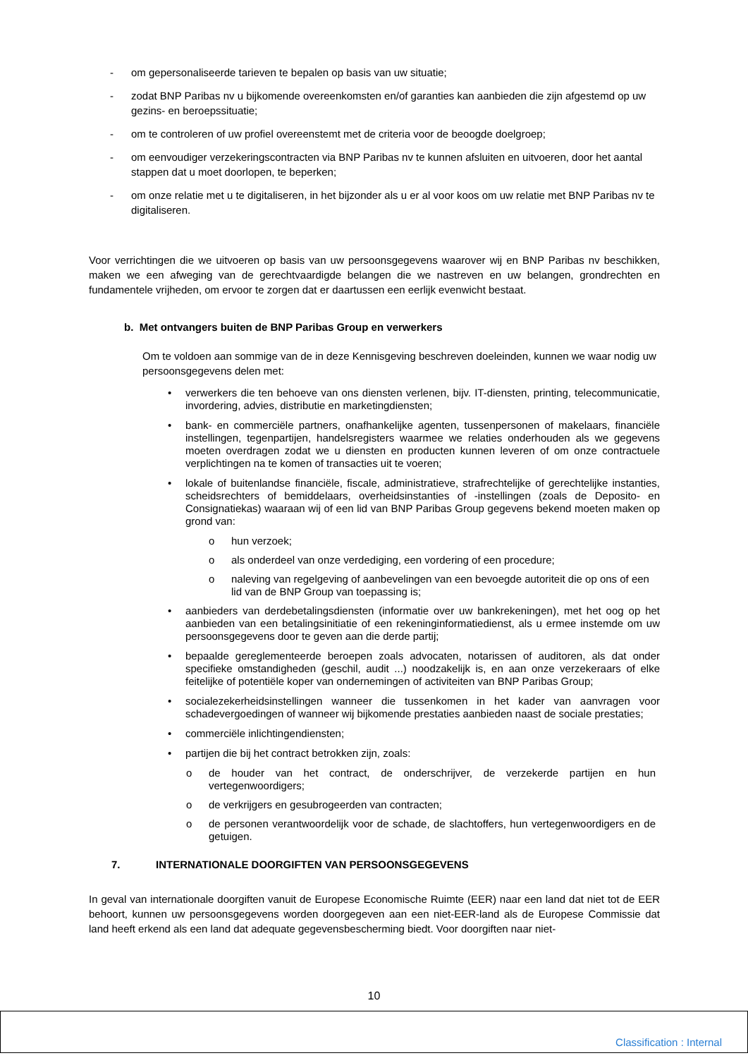- om gepersonaliseerde tarieven te bepalen op basis van uw situatie;
- zodat BNP Paribas nv u bijkomende overeenkomsten en/of garanties kan aanbieden die zijn afgestemd op uw gezins- en beroepssituatie;
- om te controleren of uw profiel overeenstemt met de criteria voor de beoogde doelgroep;
- om eenvoudiger verzekeringscontracten via BNP Paribas nv te kunnen afsluiten en uitvoeren, door het aantal stappen dat u moet doorlopen, te beperken;
- om onze relatie met u te digitaliseren, in het bijzonder als u er al voor koos om uw relatie met BNP Paribas nv te digitaliseren.
Voor verrichtingen die we uitvoeren op basis van uw persoonsgegevens waarover wij en BNP Paribas nv beschikken, maken we een afweging van de gerechtvaardigde belangen die we nastreven en uw belangen, grondrechten en fundamentele vrijheden, om ervoor te zorgen dat er daartussen een eerlijk evenwicht bestaat.
b. Met ontvangers buiten de BNP Paribas Group en verwerkers
Om te voldoen aan sommige van de in deze Kennisgeving beschreven doeleinden, kunnen we waar nodig uw persoonsgegevens delen met:
• verwerkers die ten behoeve van ons diensten verlenen, bijv. IT-diensten, printing, telecommunicatie, invordering, advies, distributie en marketingdiensten;
• bank- en commerciële partners, onafhankelijke agenten, tussenpersonen of makelaars, financiële instellingen, tegenpartijen, handelsregisters waarmee we relaties onderhouden als we gegevens moeten overdragen zodat we u diensten en producten kunnen leveren of om onze contractuele verplichtingen na te komen of transacties uit te voeren;
• lokale of buitenlandse financiële, fiscale, administratieve, strafrechtelijke of gerechtelijke instanties, scheidsrechters of bemiddelaars, overheidsinstanties of -instellingen (zoals de Deposito- en Consignatiekas) waaraan wij of een lid van BNP Paribas Group gegevens bekend moeten maken op grond van:
o hun verzoek;
o als onderdeel van onze verdediging, een vordering of een procedure;
o naleving van regelgeving of aanbevelingen van een bevoegde autoriteit die op ons of een lid van de BNP Group van toepassing is;
• aanbieders van derdebetalingsdiensten (informatie over uw bankrekeningen), met het oog op het aanbieden van een betalingsinitiatie of een rekeninginformatiedienst, als u ermee instemde om uw persoonsgegevens door te geven aan die derde partij;
• bepaalde gereglementeerde beroepen zoals advocaten, notarissen of auditoren, als dat onder specifieke omstandigheden (geschil, audit ...) noodzakelijk is, en aan onze verzekeraars of elke feitelijke of potentiële koper van ondernemingen of activiteiten van BNP Paribas Group;
• socialezekerheidsinstellingen wanneer die tussenkomen in het kader van aanvragen voor schadevergoedingen of wanneer wij bijkomende prestaties aanbieden naast de sociale prestaties;
• commerciële inlichtingendiensten;
• partijen die bij het contract betrokken zijn, zoals:
o de houder van het contract, de onderschrijver, de verzekerde partijen en hun vertegenwoordigers;
o de verkrijgers en gesubrogeerden van contracten;
o de personen verantwoordelijk voor de schade, de slachtoffers, hun vertegenwoordigers en de getuigen.
7. INTERNATIONALE DOORGIFTEN VAN PERSOONSGEGEVENS
In geval van internationale doorgiften vanuit de Europese Economische Ruimte (EER) naar een land dat niet tot de EER behoort, kunnen uw persoonsgegevens worden doorgegeven aan een niet-EER-land als de Europese Commissie dat land heeft erkend als een land dat adequate gegevensbescherming biedt. Voor doorgiften naar niet-
10
Classification : Internal